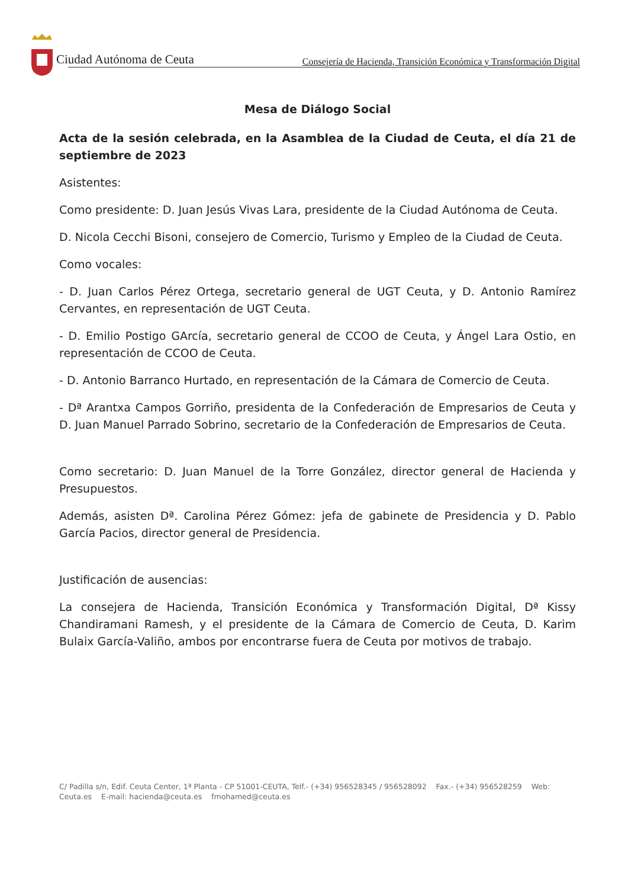Ciudad Autónoma de Ceuta
Consejería de Hacienda, Transición Económica y Transformación Digital
Mesa de Diálogo Social
Acta de la sesión celebrada, en la Asamblea de la Ciudad de Ceuta, el día 21 de septiembre de 2023
Asistentes:
Como presidente: D. Juan Jesús Vivas Lara, presidente de la Ciudad Autónoma de Ceuta.
D. Nicola Cecchi Bisoni, consejero de Comercio, Turismo y Empleo de la Ciudad de Ceuta.
Como vocales:
- D. Juan Carlos Pérez Ortega, secretario general de UGT Ceuta, y D. Antonio Ramírez Cervantes, en representación de UGT Ceuta.
- D. Emilio Postigo GArcía, secretario general de CCOO de Ceuta, y Ángel Lara Ostio, en representación de CCOO de Ceuta.
- D. Antonio Barranco Hurtado, en representación de la Cámara de Comercio de Ceuta.
- Dª Arantxa Campos Gorriño, presidenta de la Confederación de Empresarios de Ceuta y D. Juan Manuel Parrado Sobrino, secretario de la Confederación de Empresarios de Ceuta.
Como secretario: D. Juan Manuel de la Torre González, director general de Hacienda y Presupuestos.
Además, asisten Dª. Carolina Pérez Gómez: jefa de gabinete de Presidencia y D. Pablo García Pacios, director general de Presidencia.
Justificación de ausencias:
La consejera de Hacienda, Transición Económica y Transformación Digital, Dª Kissy Chandiramani Ramesh, y el presidente de la Cámara de Comercio de Ceuta, D. Karim Bulaix García-Valiño, ambos por encontrarse fuera de Ceuta por motivos de trabajo.
C/ Padilla s/n, Edif. Ceuta Center, 1ª Planta - CP 51001-CEUTA, Telf.- (+34) 956528345 / 956528092 Fax.- (+34) 956528259 Web: Ceuta.es E-mail: hacienda@ceuta.es fmohamed@ceuta.es